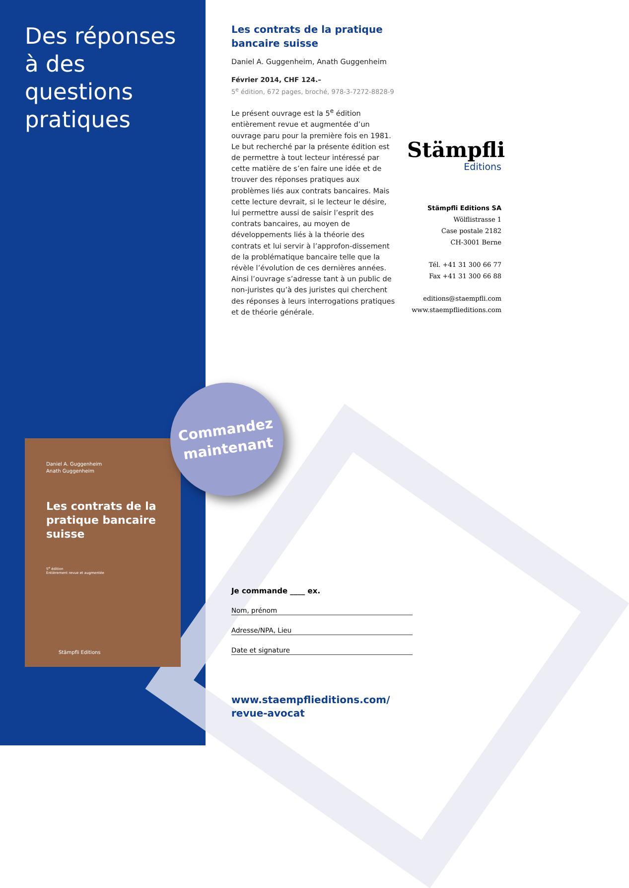Des réponses à des questions pratiques
Daniel A. Guggenheim
Anath Guggenheim
Les contrats de la pratique bancaire suisse
5<sup>e</sup> édition
Entièrement revue et augmentée
Stämpfli Editions
Commandez
maintenant
Les contrats de la pratique bancaire suisse
Daniel A. Guggenheim, Anath Guggenheim
Février 2014, CHF 124.–
5<sup>e</sup> édition, 672 pages, broché, 978-3-7272-8828-9
Le présent ouvrage est la 5<sup>e</sup> édition entièrement revue et augmentée d’un ouvrage paru pour la première fois en 1981. Le but recherché par la présente édition est de permettre à tout lecteur intéressé par cette matière de s’en faire une idée et de trouver des réponses pratiques aux problèmes liés aux contrats bancaires. Mais cette lecture devrait, si le lecteur le désire, lui permettre aussi de saisir l’esprit des contrats bancaires, au moyen de développements liés à la théorie des contrats et lui servir à l’approfon-dissement de la problématique bancaire telle que la révèle l’évolution de ces dernières années. Ainsi l’ouvrage s’adresse tant à un public de non-juristes qu’à des juristes qui cherchent des réponses à leurs interrogations pratiques et de théorie générale.
Stämpfli
Editions
Stämpfli Editions SA
Wölflistrasse 1
Case postale 2182
CH-3001 Berne
Tél. +41 31 300 66 77
Fax +41 31 300 66 88
editions@staempfli.com
www.staempflieditions.com
Je commande ____ ex.
Nom, prénom
Adresse/NPA, Lieu
Date et signature
www.staempflieditions.com/
revue-avocat